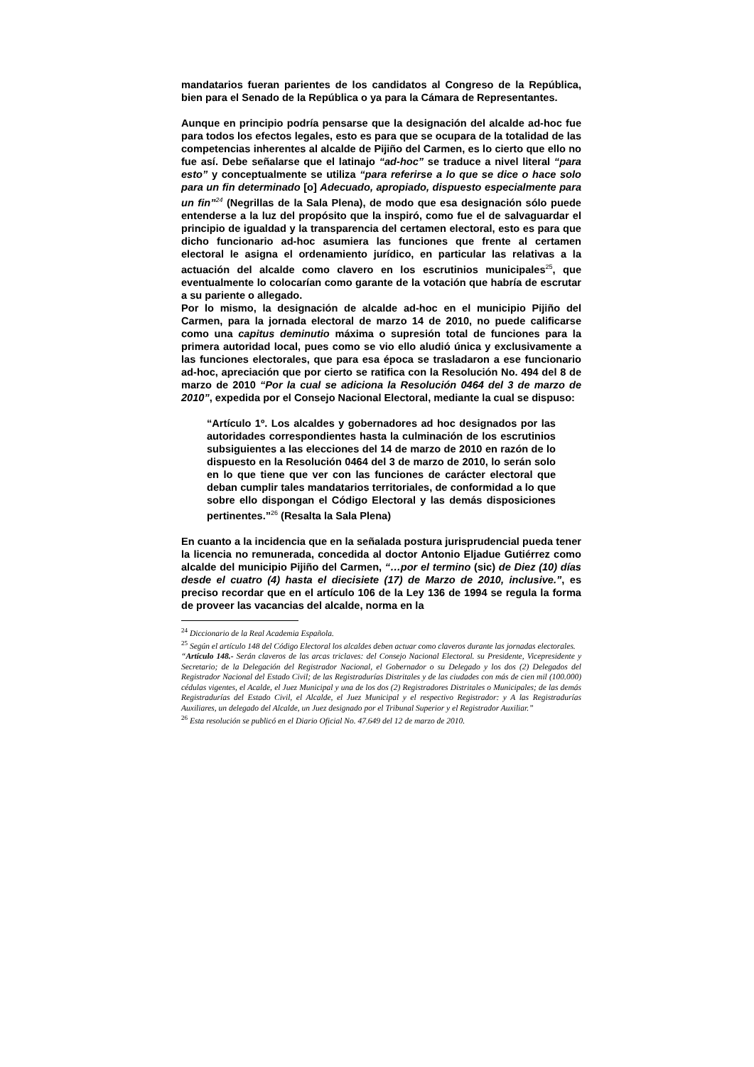mandatarios fueran parientes de los candidatos al Congreso de la República, bien para el Senado de la República o ya para la Cámara de Representantes.
Aunque en principio podría pensarse que la designación del alcalde ad-hoc fue para todos los efectos legales, esto es para que se ocupara de la totalidad de las competencias inherentes al alcalde de Pijiño del Carmen, es lo cierto que ello no fue así. Debe señalarse que el latinajo “ad-hoc” se traduce a nivel literal “para esto” y conceptualmente se utiliza “para referirse a lo que se dice o hace solo para un fin determinado [o] Adecuado, apropiado, dispuesto especialmente para un fin”<sup>24</sup> (Negrillas de la Sala Plena), de modo que esa designación sólo puede entenderse a la luz del propósito que la inspiró, como fue el de salvaguardar el principio de igualdad y la transparencia del certamen electoral, esto es para que dicho funcionario ad-hoc asumiera las funciones que frente al certamen electoral le asigna el ordenamiento jurídico, en particular las relativas a la actuación del alcalde como clavero en los escrutinios municipales<sup>25</sup>, que eventualmente lo colocarían como garante de la votación que habría de escrutar a su pariente o allegado.
Por lo mismo, la designación de alcalde ad-hoc en el municipio Pijiño del Carmen, para la jornada electoral de marzo 14 de 2010, no puede calificarse como una capitus deminutio máxima o supresión total de funciones para la primera autoridad local, pues como se vio ello aludió única y exclusivamente a las funciones electorales, que para esa época se trasladaron a ese funcionario ad-hoc, apreciación que por cierto se ratifica con la Resolución No. 494 del 8 de marzo de 2010 “Por la cual se adiciona la Resolución 0464 del 3 de marzo de 2010”, expedida por el Consejo Nacional Electoral, mediante la cual se dispuso:
“Artículo 1º. Los alcaldes y gobernadores ad hoc designados por las autoridades correspondientes hasta la culminación de los escrutinios subsiguientes a las elecciones del 14 de marzo de 2010 en razón de lo dispuesto en la Resolución 0464 del 3 de marzo de 2010, lo serán solo en lo que tiene que ver con las funciones de carácter electoral que deban cumplir tales mandatarios territoriales, de conformidad a lo que sobre ello dispongan el Código Electoral y las demás disposiciones pertinentes.”<sup>26</sup> (Resalta la Sala Plena)
En cuanto a la incidencia que en la señalada postura jurisprudencial pueda tener la licencia no remunerada, concedida al doctor Antonio Eljadue Gutiérrez como alcalde del municipio Pijiño del Carmen, “…por el termino (sic) de Diez (10) días desde el cuatro (4) hasta el diecisiete (17) de Marzo de 2010, inclusive.”, es preciso recordar que en el artículo 106 de la Ley 136 de 1994 se regula la forma de proveer las vacancias del alcalde, norma en la
<sup>24</sup> Diccionario de la Real Academia Española.
<sup>25</sup> Según el artículo 148 del Código Electoral los alcaldes deben actuar como claveros durante las jornadas electorales.
“Artículo 148.- Serán claveros de las arcas triclaves: del Consejo Nacional Electoral. su Presidente, Vicepresidente y Secretario; de la Delegación del Registrador Nacional, el Gobernador o su Delegado y los dos (2) Delegados del Registrador Nacional del Estado Civil; de las Registradurías Distritales y de las ciudades con más de cien mil (100.000) cédulas vigentes, el Acalde, el Juez Municipal y una de los dos (2) Registradores Distritales o Municipales; de las demás Registradurías del Estado Civil, el Alcalde, el Juez Municipal y el respectivo Registrador: y A las Registradurías Auxiliares, un delegado del Alcalde, un Juez designado por el Tribunal Superior y el Registrador Auxiliar.”
<sup>26</sup> Esta resolución se publicó en el Diario Oficial No. 47.649 del 12 de marzo de 2010.